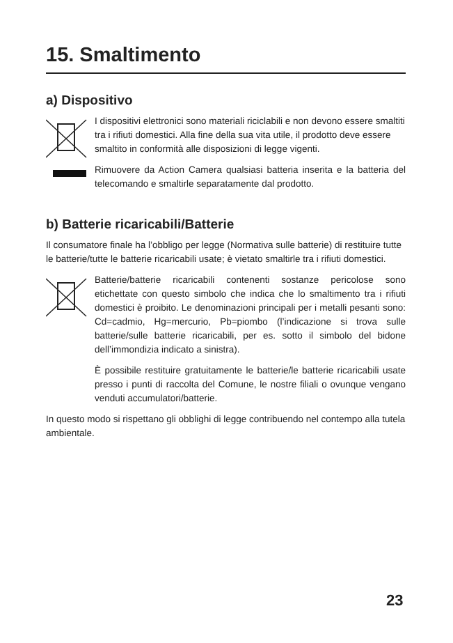15. Smaltimento
a) Dispositivo
I dispositivi elettronici sono materiali riciclabili e non devono essere smaltiti tra i rifiuti domestici. Alla fine della sua vita utile, il prodotto deve essere smaltito in conformità alle disposizioni di legge vigenti.
Rimuovere da Action Camera qualsiasi batteria inserita e la batteria del telecomando e smaltirle separatamente dal prodotto.
b) Batterie ricaricabili/Batterie
Il consumatore finale ha l’obbligo per legge (Normativa sulle batterie) di restituire tutte le batterie/tutte le batterie ricaricabili usate; è vietato smaltirle tra i rifiuti domestici.
Batterie/batterie ricaricabili contenenti sostanze pericolose sono etichettate con questo simbolo che indica che lo smaltimento tra i rifiuti domestici è proibito. Le denominazioni principali per i metalli pesanti sono: Cd=cadmio, Hg=mercurio, Pb=piombo (l’indicazione si trova sulle batterie/sulle batterie ricaricabili, per es. sotto il simbolo del bidone dell’immondizia indicato a sinistra).
È possibile restituire gratuitamente le batterie/le batterie ricaricabili usate presso i punti di raccolta del Comune, le nostre filiali o ovunque vengano venduti accumulatori/batterie.
In questo modo si rispettano gli obblighi di legge contribuendo nel contempo alla tutela ambientale.
23